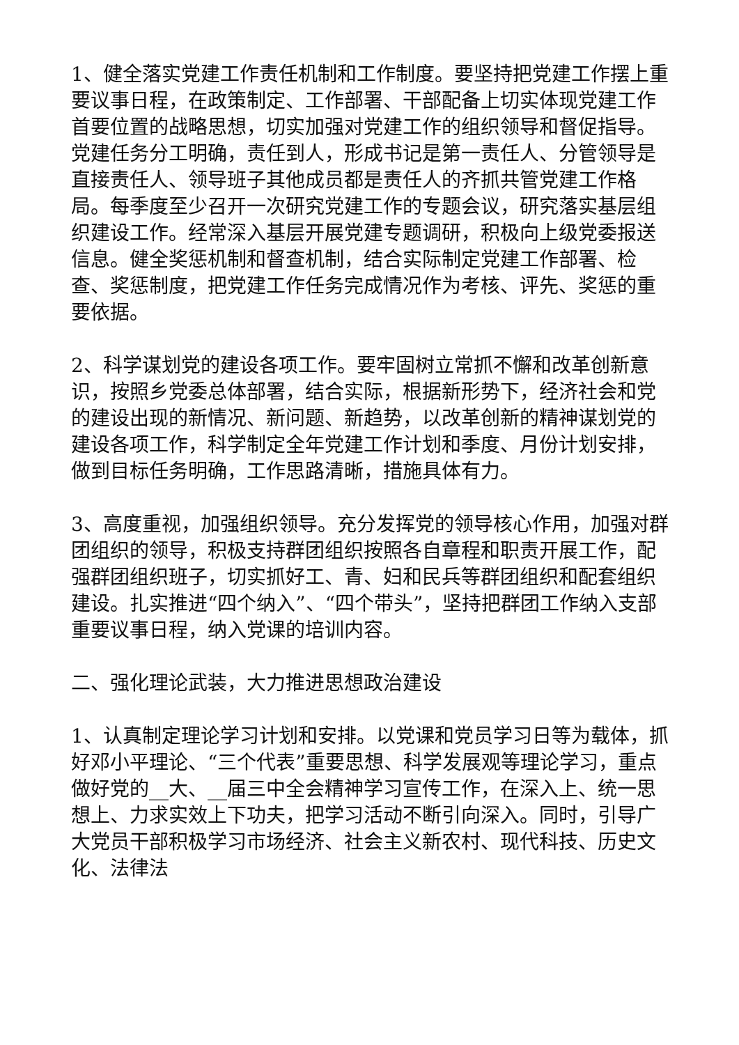1、健全落实党建工作责任机制和工作制度。要坚持把党建工作摆上重要议事日程，在政策制定、工作部署、干部配备上切实体现党建工作首要位置的战略思想，切实加强对党建工作的组织领导和督促指导。党建任务分工明确，责任到人，形成书记是第一责任人、分管领导是直接责任人、领导班子其他成员都是责任人的齐抓共管党建工作格局。每季度至少召开一次研究党建工作的专题会议，研究落实基层组织建设工作。经常深入基层开展党建专题调研，积极向上级党委报送信息。健全奖惩机制和督查机制，结合实际制定党建工作部署、检查、奖惩制度，把党建工作任务完成情况作为考核、评先、奖惩的重要依据。
2、科学谋划党的建设各项工作。要牢固树立常抓不懈和改革创新意识，按照乡党委总体部署，结合实际，根据新形势下，经济社会和党的建设出现的新情况、新问题、新趋势，以改革创新的精神谋划党的建设各项工作，科学制定全年党建工作计划和季度、月份计划安排，做到目标任务明确，工作思路清晰，措施具体有力。
3、高度重视，加强组织领导。充分发挥党的领导核心作用，加强对群团组织的领导，积极支持群团组织按照各自章程和职责开展工作，配强群团组织班子，切实抓好工、青、妇和民兵等群团组织和配套组织建设。扎实推进“四个纳入”、“四个带头”，坚持把群团工作纳入支部重要议事日程，纳入党课的培训内容。
二、强化理论武装，大力推进思想政治建设
1、认真制定理论学习计划和安排。以党课和党员学习日等为载体，抓好邓小平理论、“三个代表”重要思想、科学发展观等理论学习，重点做好党的__大、__届三中全会精神学习宣传工作，在深入上、统一思想上、力求实效上下功夫，把学习活动不断引向深入。同时，引导广大党员干部积极学习市场经济、社会主义新农村、现代科技、历史文化、法律法